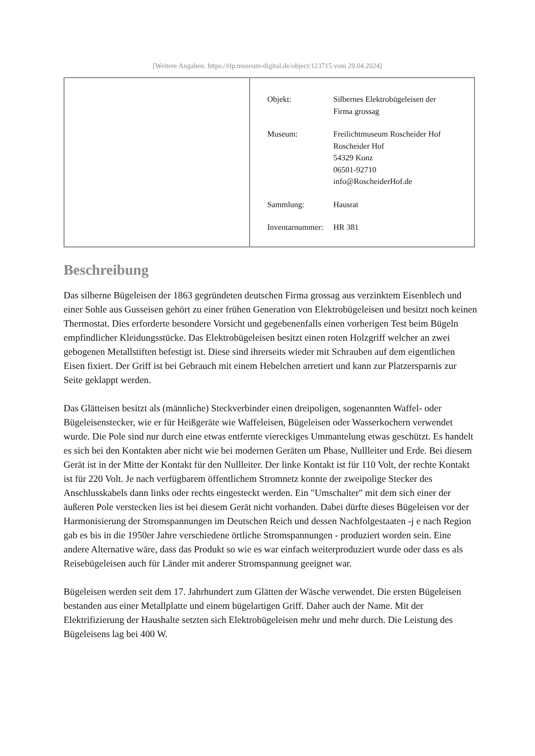[Weitere Angaben: https://rlp.museum-digital.de/object/123715 vom 29.04.2024]
| Objekt: | Silbernes Elektrobügeleisen der Firma grossag |
| Museum: | Freilichtmuseum Roscheider Hof Roscheider Hof 54329 Konz 06501-92710 info@RoscheiderHof.de |
| Sammlung: | Hausrat |
| Inventarnummer: | HR 381 |
Beschreibung
Das silberne Bügeleisen der 1863 gegründeten deutschen Firma grossag aus verzinktem Eisenblech und einer Sohle aus Gusseisen gehört zu einer frühen Generation von Elektrobügeleisen und besitzt noch keinen Thermostat. Dies erforderte besondere Vorsicht und gegebenenfalls einen vorherigen Test beim Bügeln empfindlicher Kleidungsstücke. Das Elektrobügeleisen besitzt einen roten Holzgriff welcher an zwei gebogenen Metallstiften befestigt ist. Diese sind ihrerseits wieder mit Schrauben auf dem eigentlichen Eisen fixiert. Der Griff ist bei Gebrauch mit einem Hebelchen arretiert und kann zur Platzersparnis zur Seite geklappt werden.
Das Glätteisen besitzt als (männliche) Steckverbinder einen dreipoligen, sogenannten Waffel- oder Bügeleisenstecker, wie er für Heißgeräte wie Waffeleisen, Bügeleisen oder Wasserkochern verwendet wurde. Die Pole sind nur durch eine etwas entfernte viereckiges Ummantelung etwas geschützt. Es handelt es sich bei den Kontakten aber nicht wie bei modernen Geräten um Phase, Nullleiter und Erde. Bei diesem Gerät ist in der Mitte der Kontakt für den Nullleiter. Der linke Kontakt ist für 110 Volt, der rechte Kontakt ist für 220 Volt. Je nach verfügbarem öffentlichem Stromnetz konnte der zweipolige Stecker des Anschlusskabels dann links oder rechts eingesteckt werden. Ein "Umschalter" mit dem sich einer der äußeren Pole verstecken lies ist bei diesem Gerät nicht vorhanden. Dabei dürfte dieses Bügeleisen vor der Harmonisierung der Stromspannungen im Deutschen Reich und dessen Nachfolgestaaten -j e nach Region gab es bis in die 1950er Jahre verschiedene örtliche Stromspannungen - produziert worden sein. Eine andere Alternative wäre, dass das Produkt so wie es war einfach weiterproduziert wurde oder dass es als Reisebügeleisen auch für Länder mit anderer Stromspannung geeignet war.
Bügeleisen werden seit dem 17. Jahrhundert zum Glätten der Wäsche verwendet. Die ersten Bügeleisen bestanden aus einer Metallplatte und einem bügelartigen Griff. Daher auch der Name. Mit der Elektrifizierung der Haushalte setzten sich Elektrobügeleisen mehr und mehr durch. Die Leistung des Bügeleisens lag bei 400 W.